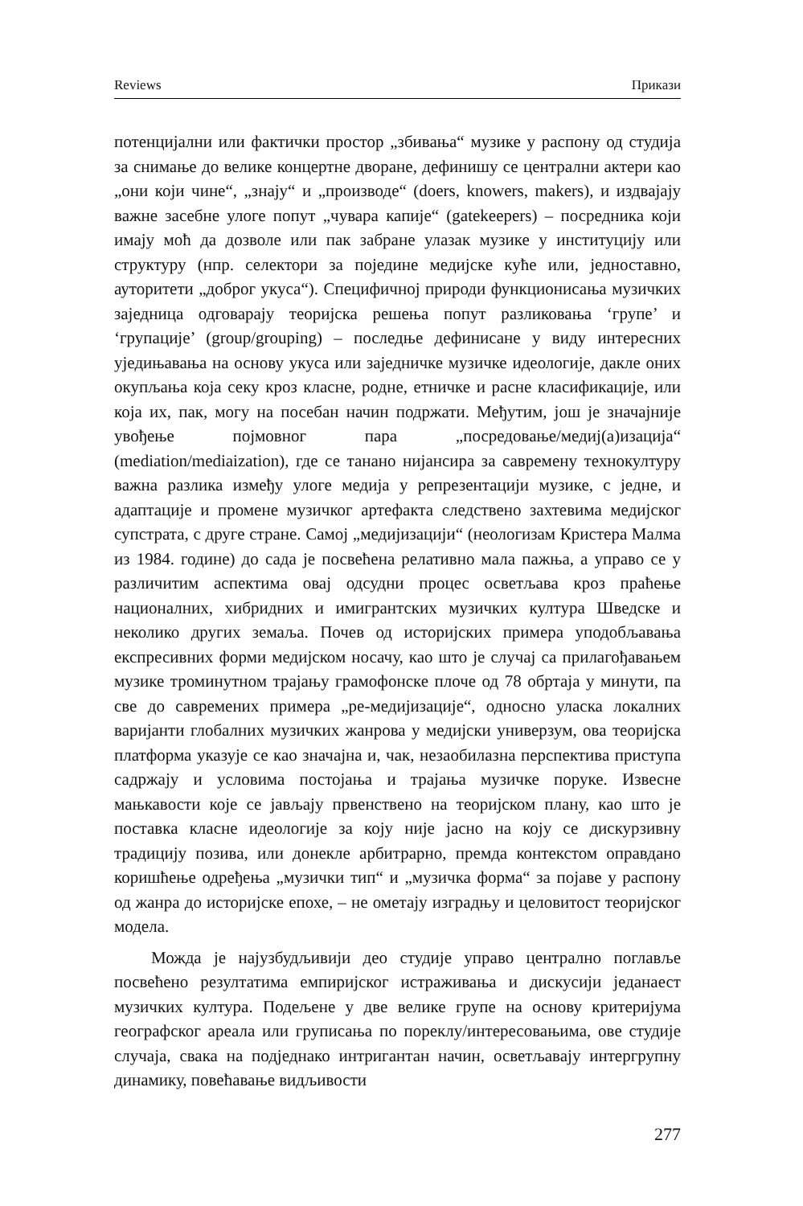Reviews Прикази
потенцијални или фактички простор „збивања“ музике у распону од студија за снимање до велике концертне дворане, дефинишу се централни актери као „они који чине“, „знају“ и „производе“ (doers, knowers, makers), и издвајају важне засебне улоге попут „чувара капије“ (gatekeepers) – посредника који имају моћ да дозволе или пак забране улазак музике у институцију или структуру (нпр. селектори за поједине медијске куће или, једноставно, ауторитети „доброг укуса“). Специфичној природи функционисања музичких заједница одговарају теоријска решења попут разликовања ‘групе’ и ‘групације’ (group/grouping) – последње дефинисане у виду интересних уједињавања на основу укуса или заједничке музичке идеологије, дакле оних окупљања која секу кроз класне, родне, етничке и расне класификације, или која их, пак, могу на посебан начин подржати. Међутим, још је значајније увођење појмовног пара „посредовање/медиј(а)изација“ (mediation/mediaization), где се танано нијансира за савремену технокултуру важна разлика између улоге медија у репрезентацији музике, с једне, и адаптације и промене музичког артефакта следствено захтевима медијског супстрата, с друге стране. Самој „медијизацији“ (неологизам Кристера Малма из 1984. године) до сада је посвећена релативно мала пажња, а управо се у различитим аспектима овај одсудни процес осветљава кроз праћење националних, хибридних и имигрантских музичких култура Шведске и неколико других земаља. Почев од историјских примера уподобљавања експресивних форми медијском носачу, као што је случај са прилагођавањем музике троминутном трајању грамофонске плоче од 78 обртаја у минути, па све до савремених примера „ре-медијизације“, односно уласка локалних варијанти глобалних музичких жанрова у медијски универзум, ова теоријска платформа указује се као значајна и, чак, незаобилазна перспектива приступа садржају и условима постојања и трајања музичке поруке. Извесне мањкавости које се јављају првенствено на теоријском плану, као што је поставка класне идеологије за коју није јасно на коју се дискурзивну традицију позива, или донекле арбитрарно, премда контекстом оправдано коришћење одређења „музички тип“ и „музичка форма“ за појаве у распону од жанра до историјске епохе, – не ометају изградњу и целовитост теоријског модела.
Можда је најузбудљивији део студије управо централно поглавље посвећено резултатима емпиријског истраживања и дискусији једанаест музичких култура. Подељене у две велике групе на основу критеријума географског ареала или груписања по пореклу/интересовањима, ове студије случаја, свака на подједнако интригантан начин, осветљавају интергрупну динамику, повећавање видљивости
277